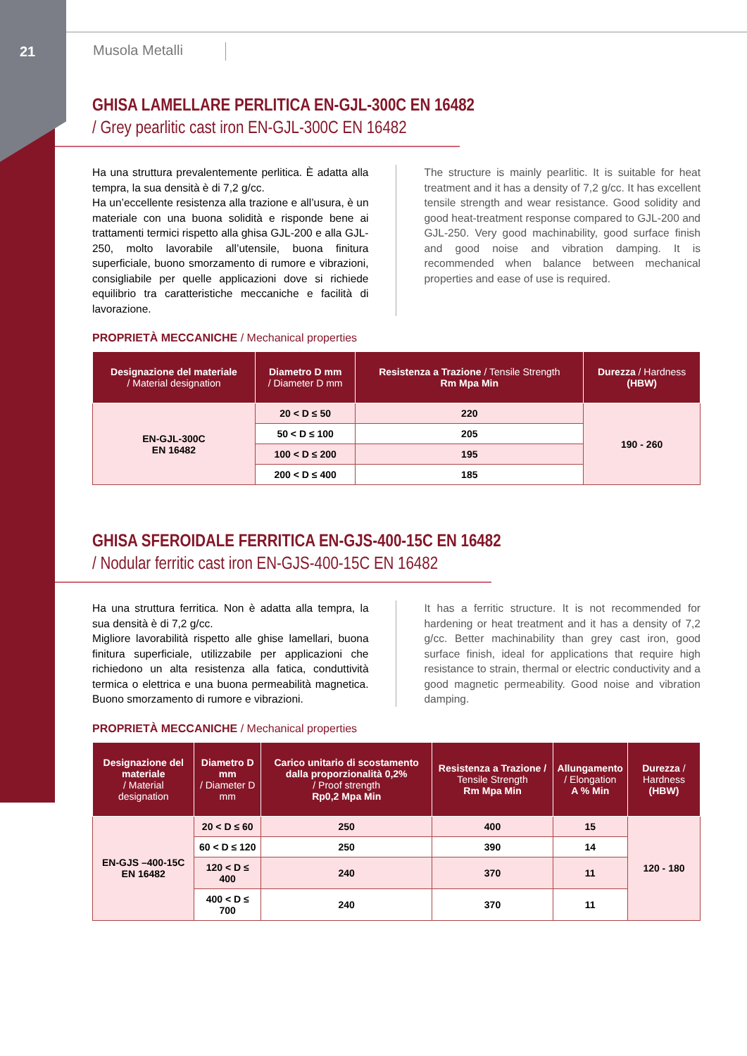21 Musola Metalli
GHISA LAMELLARE PERLITICA EN-GJL-300C EN 16482
/ Grey pearlitic cast iron EN-GJL-300C EN 16482
Ha una struttura prevalentemente perlitica. È adatta alla tempra, la sua densità è di 7,2 g/cc.
Ha un’eccellente resistenza alla trazione e all’usura, è un materiale con una buona solidità e risponde bene ai trattamenti termici rispetto alla ghisa GJL-200 e alla GJL-250, molto lavorabile all’utensile, buona finitura superficiale, buono smorzamento di rumore e vibrazioni, consigliabile per quelle applicazioni dove si richiede equilibrio tra caratteristiche meccaniche e facilità di lavorazione.
The structure is mainly pearlitic. It is suitable for heat treatment and it has a density of 7,2 g/cc. It has excellent tensile strength and wear resistance. Good solidity and good heat-treatment response compared to GJL-200 and GJL-250. Very good machinability, good surface finish and good noise and vibration damping. It is recommended when balance between mechanical properties and ease of use is required.
PROPRIETÀ MECCANICHE / Mechanical properties
| Designazione del materiale / Material designation | Diametro D mm / Diameter D mm | Resistenza a Trazione / Tensile Strength Rm Mpa Min | Durezza / Hardness (HBW) |
| --- | --- | --- | --- |
| EN-GJL-300C EN 16482 | 20 < D ≤ 50 | 220 | 190 - 260 |
| | 50 < D ≤ 100 | 205 | |
| | 100 < D ≤ 200 | 195 | |
| | 200 < D ≤ 400 | 185 | |
GHISA SFEROIDALE FERRITICA EN-GJS-400-15C EN 16482
/ Nodular ferritic cast iron EN-GJS-400-15C EN 16482
Ha una struttura ferritica. Non è adatta alla tempra, la sua densità è di 7,2 g/cc.
Migliore lavorabilità rispetto alle ghise lamellari, buona finitura superficiale, utilizzabile per applicazioni che richiedono un alta resistenza alla fatica, conduttività termica o elettrica e una buona permeabilità magnetica. Buono smorzamento di rumore e vibrazioni.
It has a ferritic structure. It is not recommended for hardening or heat treatment and it has a density of 7,2 g/cc. Better machinability than grey cast iron, good surface finish, ideal for applications that require high resistance to strain, thermal or electric conductivity and a good magnetic permeability. Good noise and vibration damping.
PROPRIETÀ MECCANICHE / Mechanical properties
| Designazione del materiale / Material designation | Diametro D mm / Diameter D mm | Carico unitario di scostamento dalla proporzionalità 0,2% / Proof strength Rp0,2 Mpa Min | Resistenza a Trazione / Tensile Strength Rm Mpa Min | Allungamento / Elongation A % Min | Durezza / Hardness (HBW) |
| --- | --- | --- | --- | --- | --- |
| EN-GJS –400-15C EN 16482 | 20 < D ≤ 60 | 250 | 400 | 15 | 120 - 180 |
| | 60 < D ≤ 120 | 250 | 390 | 14 | |
| | 120 < D ≤ 400 | 240 | 370 | 11 | |
| | 400 < D ≤ 700 | 240 | 370 | 11 | |